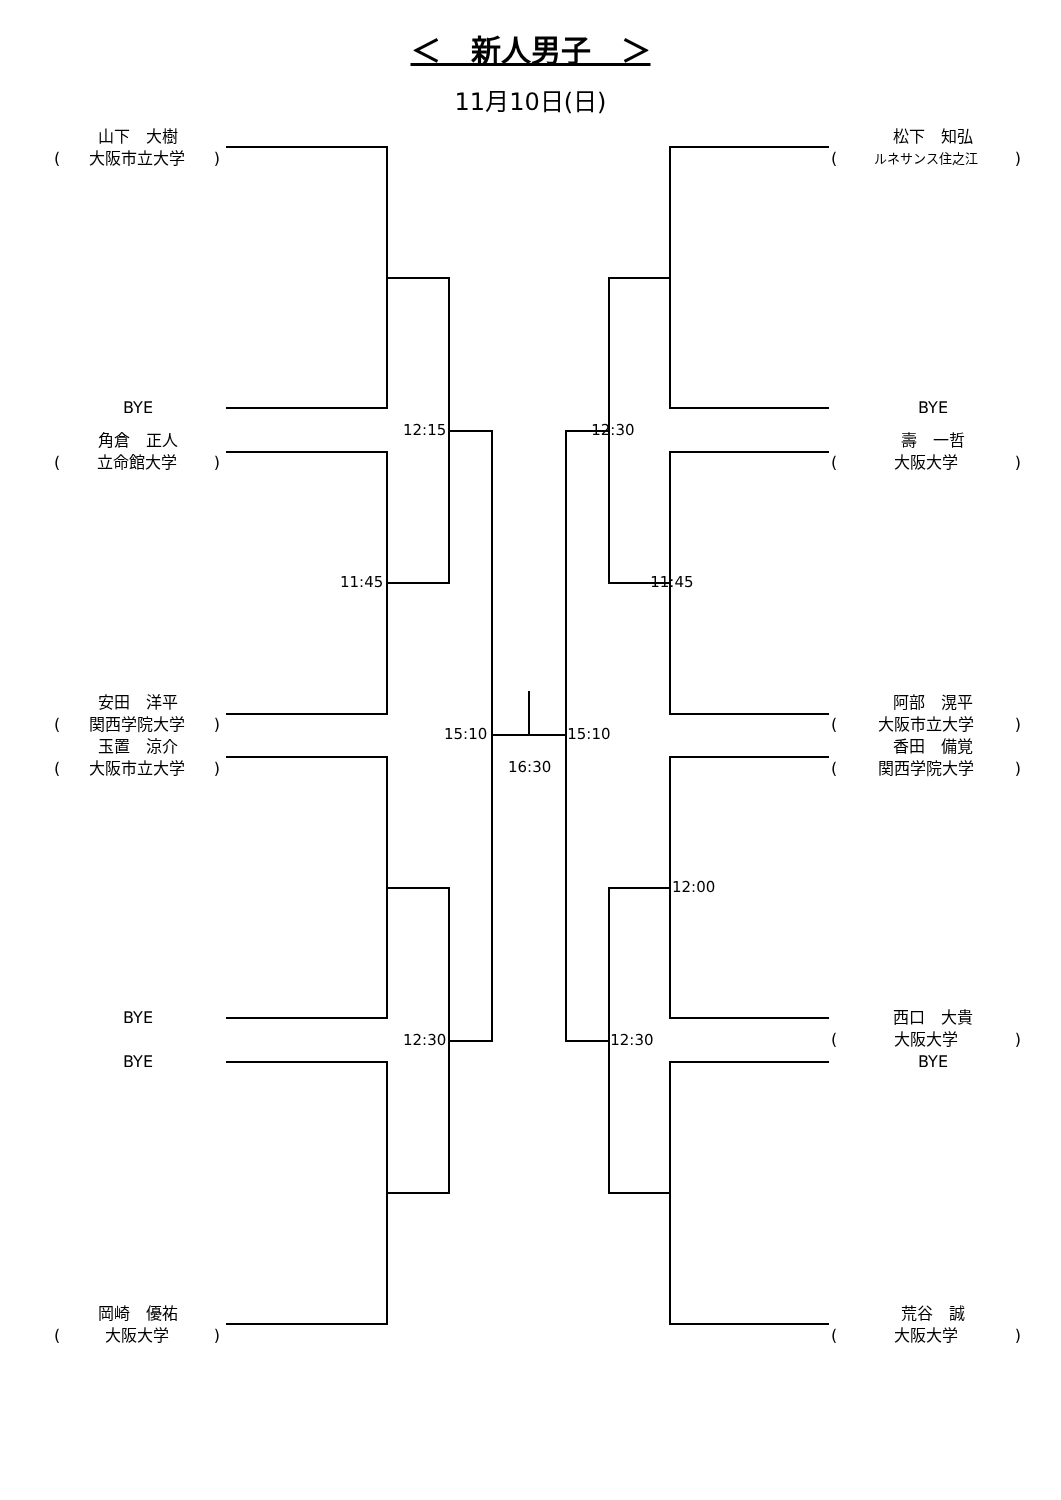＜　新人男子　＞
11月10日(日)
山下　大樹
(大阪市立大学)
BYE
角倉　正人
(立命館大学)
安田　洋平
(関西学院大学)
玉置　涼介
(大阪市立大学)
BYE
BYE
岡崎　優祐
(大阪大学)
12:15 12:30
11:45 11:45
15:10 15:10
16:30
12:00
12:30 12:30
松下　知弘
(ルネサンス住之江)
BYE
壽　一哲
(大阪大学)
阿部　滉平
(大阪市立大学)
香田　備覚
(関西学院大学)
西口　大貴
(大阪大学)
BYE
荒谷　誠
(大阪大学)